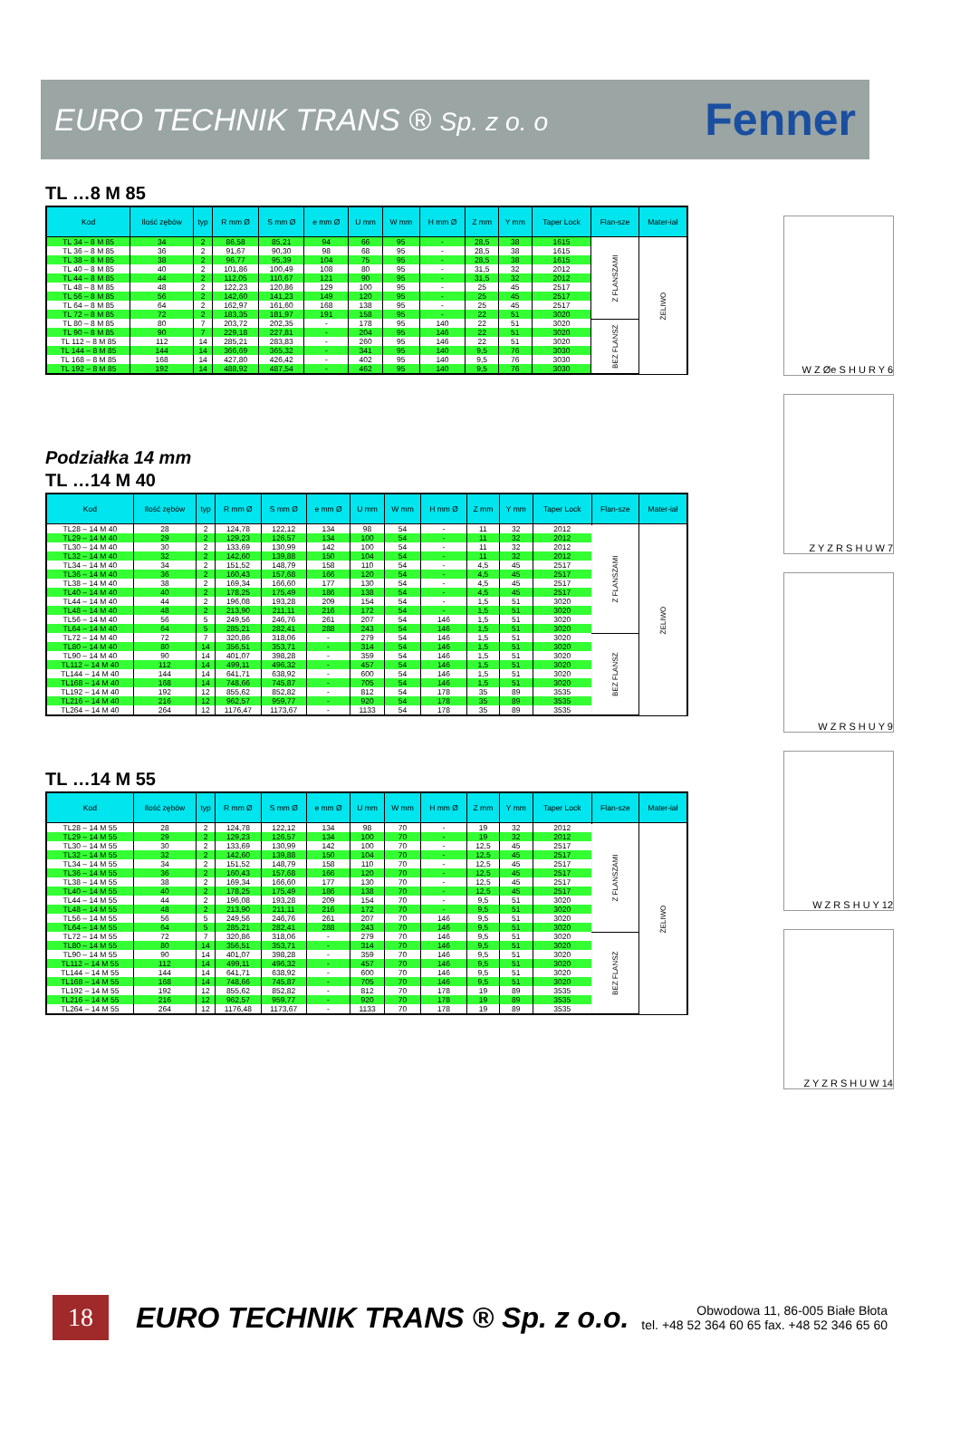EURO TECHNIK TRANS ® Sp. z o. o
Fenner
TL …8 M 85
| Kod | Ilość zębów | typ | R mm Ø | S mm Ø | e mm Ø | U mm | W mm | H mm Ø | Z mm | Y mm | Taper Lock | Flan-sze | Mater-iał |
| --- | --- | --- | --- | --- | --- | --- | --- | --- | --- | --- | --- | --- | --- |
| TL 34 – 8 M 85 | 34 | 2 | 86,58 | 85,21 | 94 | 66 | 95 | - | 28,5 | 38 | 1615 | Z FLANSZAMI | ŻELIWO |
| TL 36 – 8 M 85 | 36 | 2 | 91,67 | 90,30 | 98 | 68 | 95 | - | 28,5 | 38 | 1615 | | |
| TL 38 – 8 M 85 | 38 | 2 | 96,77 | 95,39 | 104 | 75 | 95 | - | 28,5 | 38 | 1615 | | |
| TL 40 – 8 M 85 | 40 | 2 | 101,86 | 100,49 | 108 | 80 | 95 | - | 31,5 | 32 | 2012 | | |
| TL 44 – 8 M 85 | 44 | 2 | 112,05 | 110,67 | 121 | 90 | 95 | - | 31,5 | 32 | 2012 | | |
| TL 48 – 8 M 85 | 48 | 2 | 122,23 | 120,86 | 129 | 100 | 95 | - | 25 | 45 | 2517 | | |
| TL 56 – 8 M 85 | 56 | 2 | 142,60 | 141,23 | 149 | 120 | 95 | - | 25 | 45 | 2517 | | |
| TL 64 – 8 M 85 | 64 | 2 | 162,97 | 161,60 | 168 | 138 | 95 | - | 25 | 45 | 2517 | | |
| TL 72 – 8 M 85 | 72 | 2 | 183,35 | 181,97 | 191 | 158 | 95 | - | 22 | 51 | 3020 | | |
| TL 80 – 8 M 85 | 80 | 7 | 203,72 | 202,35 | - | 178 | 95 | 140 | 22 | 51 | 3020 | BEZ FLANSZ | |
| TL 90 – 8 M 85 | 90 | 7 | 229,18 | 227,81 | - | 204 | 95 | 146 | 22 | 51 | 3020 | | |
| TL 112 – 8 M 85 | 112 | 14 | 285,21 | 283,83 | - | 260 | 95 | 146 | 22 | 51 | 3020 | | |
| TL 144 – 8 M 85 | 144 | 14 | 366,69 | 365,32 | - | 341 | 95 | 140 | 9,5 | 76 | 3030 | | |
| TL 168 – 8 M 85 | 168 | 14 | 427,80 | 426,42 | - | 402 | 95 | 140 | 9,5 | 76 | 3030 | | |
| TL 192 – 8 M 85 | 192 | 14 | 488,92 | 487,54 | - | 462 | 95 | 140 | 9,5 | 76 | 3030 | | |
Podziałka 14 mm
TL …14 M 40
| Kod | Ilość zębów | typ | R mm Ø | S mm Ø | e mm Ø | U mm | W mm | H mm Ø | Z mm | Y mm | Taper Lock | Flan-sze | Mater-iał |
| --- | --- | --- | --- | --- | --- | --- | --- | --- | --- | --- | --- | --- | --- |
| TL28 – 14 M 40 | 28 | 2 | 124,78 | 122,12 | 134 | 98 | 54 | - | 11 | 32 | 2012 | Z FLANSZAMI | ŻELIWO |
| TL29 – 14 M 40 | 29 | 2 | 129,23 | 126,57 | 134 | 100 | 54 | - | 11 | 32 | 2012 | | |
| TL30 – 14 M 40 | 30 | 2 | 133,69 | 130,99 | 142 | 100 | 54 | - | 11 | 32 | 2012 | | |
| TL32 – 14 M 40 | 32 | 2 | 142,60 | 139,88 | 150 | 104 | 54 | - | 11 | 32 | 2012 | | |
| TL34 – 14 M 40 | 34 | 2 | 151,52 | 148,79 | 158 | 110 | 54 | - | 4,5 | 45 | 2517 | | |
| TL36 – 14 M 40 | 36 | 2 | 160,43 | 157,68 | 166 | 120 | 54 | - | 4,5 | 45 | 2517 | | |
| TL38 – 14 M 40 | 38 | 2 | 169,34 | 166,60 | 177 | 130 | 54 | - | 4,5 | 45 | 2517 | | |
| TL40 – 14 M 40 | 40 | 2 | 178,25 | 175,49 | 186 | 138 | 54 | - | 4,5 | 45 | 2517 | | |
| TL44 – 14 M 40 | 44 | 2 | 196,08 | 193,28 | 209 | 154 | 54 | - | 1,5 | 51 | 3020 | | |
| TL48 – 14 M 40 | 48 | 2 | 213,90 | 211,11 | 216 | 172 | 54 | - | 1,5 | 51 | 3020 | | |
| TL56 – 14 M 40 | 56 | 5 | 249,56 | 246,76 | 261 | 207 | 54 | 146 | 1,5 | 51 | 3020 | | |
| TL64 – 14 M 40 | 64 | 5 | 285,21 | 282,41 | 288 | 243 | 54 | 146 | 1,5 | 51 | 3020 | | |
| TL72 – 14 M 40 | 72 | 7 | 320,86 | 318,06 | - | 279 | 54 | 146 | 1,5 | 51 | 3020 | BEZ FLANSZ | |
| TL80 – 14 M 40 | 80 | 14 | 356,51 | 353,71 | - | 314 | 54 | 146 | 1,5 | 51 | 3020 | | |
| TL90 – 14 M 40 | 90 | 14 | 401,07 | 398,28 | - | 359 | 54 | 146 | 1,5 | 51 | 3020 | | |
| TL112 – 14 M 40 | 112 | 14 | 499,11 | 496,32 | - | 457 | 54 | 146 | 1,5 | 51 | 3020 | | |
| TL144 – 14 M 40 | 144 | 14 | 641,71 | 638,92 | - | 600 | 54 | 146 | 1,5 | 51 | 3020 | | |
| TL168 – 14 M 40 | 168 | 14 | 748,66 | 745,87 | - | 705 | 54 | 146 | 1,5 | 51 | 3020 | | |
| TL192 – 14 M 40 | 192 | 12 | 855,62 | 852,82 | - | 812 | 54 | 178 | 35 | 89 | 3535 | | |
| TL216 – 14 M 40 | 216 | 12 | 962,57 | 959,77 | - | 920 | 54 | 178 | 35 | 89 | 3535 | | |
| TL264 – 14 M 40 | 264 | 12 | 1176,47 | 1173,67 | - | 1133 | 54 | 178 | 35 | 89 | 3535 | | |
TL …14 M 55
| Kod | Ilość zębów | typ | R mm Ø | S mm Ø | e mm Ø | U mm | W mm | H mm Ø | Z mm | Y mm | Taper Lock | Flan-sze | Mater-iał |
| --- | --- | --- | --- | --- | --- | --- | --- | --- | --- | --- | --- | --- | --- |
| TL28 – 14 M 55 | 28 | 2 | 124,78 | 122,12 | 134 | 98 | 70 | - | 19 | 32 | 2012 | Z FLANSZAMI | ŻELIWO |
| TL29 – 14 M 55 | 29 | 2 | 129,23 | 126,57 | 134 | 100 | 70 | - | 19 | 32 | 2012 | | |
| TL30 – 14 M 55 | 30 | 2 | 133,69 | 130,99 | 142 | 100 | 70 | - | 12,5 | 45 | 2517 | | |
| TL32 – 14 M 55 | 32 | 2 | 142,60 | 139,88 | 150 | 104 | 70 | - | 12,5 | 45 | 2517 | | |
| TL34 – 14 M 55 | 34 | 2 | 151,52 | 148,79 | 158 | 110 | 70 | - | 12,5 | 45 | 2517 | | |
| TL36 – 14 M 55 | 36 | 2 | 160,43 | 157,68 | 166 | 120 | 70 | - | 12,5 | 45 | 2517 | | |
| TL38 – 14 M 55 | 38 | 2 | 169,34 | 166,60 | 177 | 130 | 70 | - | 12,5 | 45 | 2517 | | |
| TL40 – 14 M 55 | 40 | 2 | 178,25 | 175,49 | 186 | 138 | 70 | - | 12,5 | 45 | 2517 | | |
| TL44 – 14 M 55 | 44 | 2 | 196,08 | 193,28 | 209 | 154 | 70 | - | 9,5 | 51 | 3020 | | |
| TL48 – 14 M 55 | 48 | 2 | 213,90 | 211,11 | 216 | 172 | 70 | - | 9,5 | 51 | 3020 | | |
| TL56 – 14 M 55 | 56 | 5 | 249,56 | 246,76 | 261 | 207 | 70 | 146 | 9,5 | 51 | 3020 | | |
| TL64 – 14 M 55 | 64 | 5 | 285,21 | 282,41 | 288 | 243 | 70 | 146 | 9,5 | 51 | 3020 | | |
| TL72 – 14 M 55 | 72 | 7 | 320,86 | 318,06 | - | 279 | 70 | 146 | 9,5 | 51 | 3020 | BEZ FLANSZ | |
| TL80 – 14 M 55 | 80 | 14 | 356,51 | 353,71 | - | 314 | 70 | 146 | 9,5 | 51 | 3020 | | |
| TL90 – 14 M 55 | 90 | 14 | 401,07 | 398,28 | - | 359 | 70 | 146 | 9,5 | 51 | 3020 | | |
| TL112 – 14 M 55 | 112 | 14 | 499,11 | 496,32 | - | 457 | 70 | 146 | 9,5 | 51 | 3020 | | |
| TL144 – 14 M 55 | 144 | 14 | 641,71 | 638,92 | - | 600 | 70 | 146 | 9,5 | 51 | 3020 | | |
| TL168 – 14 M 55 | 168 | 14 | 748,66 | 745,87 | - | 705 | 70 | 146 | 9,5 | 51 | 3020 | | |
| TL192 – 14 M 55 | 192 | 12 | 855,62 | 852,82 | - | 812 | 70 | 178 | 19 | 89 | 3535 | | |
| TL216 – 14 M 55 | 216 | 12 | 962,57 | 959,77 | - | 920 | 70 | 178 | 19 | 89 | 3535 | | |
| TL264 – 14 M 55 | 264 | 12 | 1176,48 | 1173,67 | - | 1133 | 70 | 178 | 19 | 89 | 3535 | | |
W Z Øe S H U R Y 6
Z Y Z R S H U W 7
W Z R S H U Y 9
W Z R S H U Y 12
Z Y Z R S H U W 14
18
EURO TECHNIK TRANS ® Sp. z o.o.
Obwodowa 11, 86-005 Białe Błota
tel. +48 52 364 60 65 fax. +48 52 346 65 60